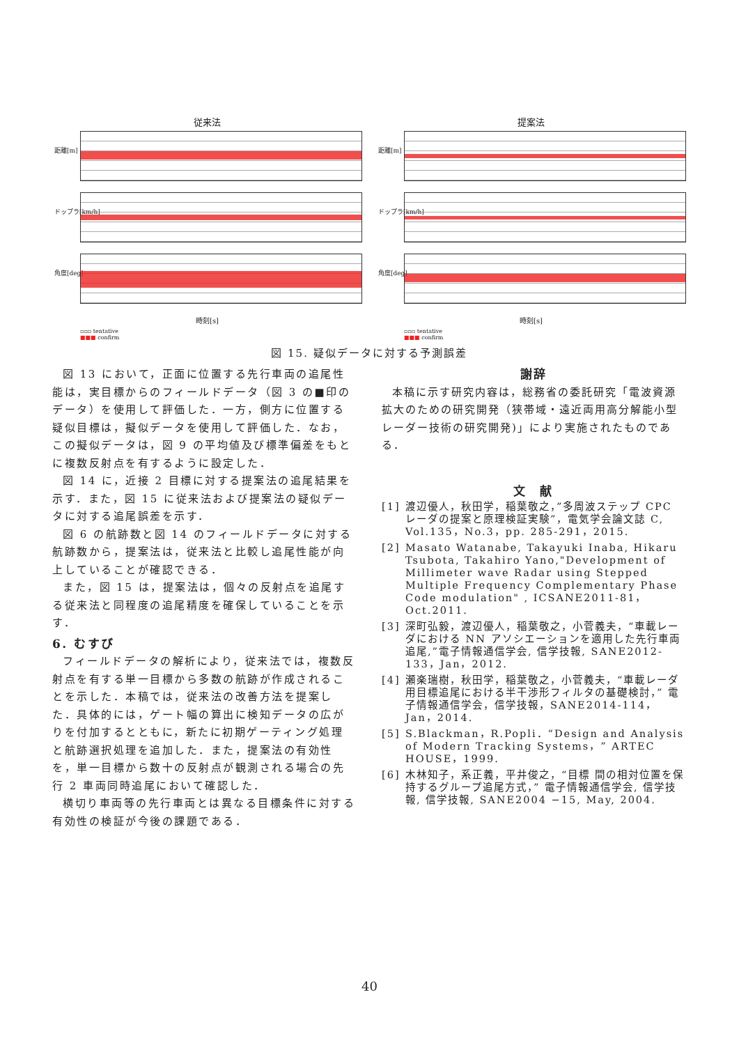従来法
距離[m]
ドップラ[km/h]
角度[deg]
時刻[s]
▫▫▫ tentative
■■■ confirm
提案法
距離[m]
ドップラ[km/h]
角度[deg]
時刻[s]
▫▫▫ tentative
■■■ confirm
図 15. 疑似データに対する予測誤差
図 13 において，正面に位置する先行車両の追尾性能は，実目標からのフィールドデータ（図 3 の■印のデータ）を使用して評価した．一方，側方に位置する疑似目標は，擬似データを使用して評価した．なお，この擬似データは，図 9 の平均値及び標準偏差をもとに複数反射点を有するように設定した．
図 14 に，近接 2 目標に対する提案法の追尾結果を示す．また，図 15 に従来法および提案法の疑似データに対する追尾誤差を示す．
図 6 の航跡数と図 14 のフィールドデータに対する航跡数から，提案法は，従来法と比較し追尾性能が向上していることが確認できる．
また，図 15 は，提案法は，個々の反射点を追尾する従来法と同程度の追尾精度を確保していることを示す．
6. むすび
フィールドデータの解析により，従来法では，複数反射点を有する単一目標から多数の航跡が作成されることを示した．本稿では，従来法の改善方法を提案した．具体的には，ゲート幅の算出に検知データの広がりを付加するとともに，新たに初期ゲーティング処理と航跡選択処理を追加した．また，提案法の有効性を，単一目標から数十の反射点が観測される場合の先行 2 車両同時追尾において確認した．
横切り車両等の先行車両とは異なる目標条件に対する有効性の検証が今後の課題である．
謝辞
本稿に示す研究内容は，総務省の委託研究「電波資源拡大のための研究開発（狭帯域・遠近両用高分解能小型レーダー技術の研究開発)」により実施されたものである．
文　献
[1] 渡辺優人，秋田学，稲葉敬之，”多周波ステップ CPC レーダの提案と原理検証実験”，電気学会論文誌 C, Vol.135，No.3，pp. 285-291，2015.
[2] Masato Watanabe, Takayuki Inaba, Hikaru Tsubota, Takahiro Yano,"Development of Millimeter wave Radar using Stepped Multiple Frequency Complementary Phase Code modulation" , ICSANE2011-81，Oct.2011.
[3] 深町弘毅，渡辺優人，稲葉敬之，小菅義夫，“車載レーダにおける NN アソシエーションを適用した先行車両追尾,”電子情報通信学会, 信学技報, SANE2012-133，Jan，2012.
[4] 瀬楽瑞樹，秋田学，稲葉敬之，小菅義夫，“車載レーダ用目標追尾における半干渉形フィルタの基礎検討，” 電子情報通信学会，信学技報，SANE2014-114，Jan，2014.
[5] S.Blackman，R.Popli．“Design and Analysis of Modern Tracking Systems，” ARTEC HOUSE，1999.
[6] 木林知子，系正義，平井俊之，“目標 間の相対位置を保持するグループ追尾方式，” 電子情報通信学会, 信学技報, 信学技報, SANE2004 −15, May, 2004.
40